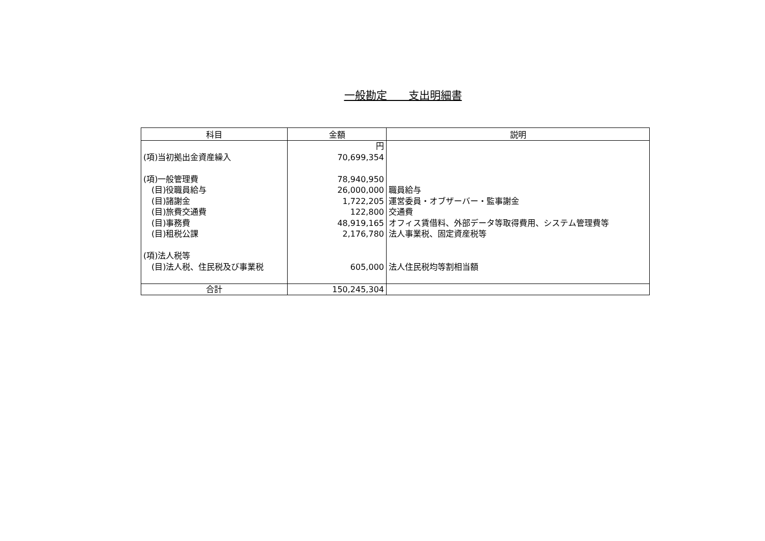一般勘定　　支出明細書
| 科目 | 金額 | 説明 |
| --- | --- | --- |
| | 円 | |
| (項)当初拠出金資産繰入 | 70,699,354 | |
| (項)一般管理費 | 78,940,950 | |
| (目)役職員給与 | 26,000,000 | 職員給与 |
| (目)諸謝金 | 1,722,205 | 運営委員・オブザーバー・監事謝金 |
| (目)旅費交通費 | 122,800 | 交通費 |
| (目)事務費 | 48,919,165 | オフィス賃借料、外部データ等取得費用、システム管理費等 |
| (目)租税公課 | 2,176,780 | 法人事業税、固定資産税等 |
| (項)法人税等 | | |
| (目)法人税、住民税及び事業税 | 605,000 | 法人住民税均等割相当額 |
| 合計 | 150,245,304 | |